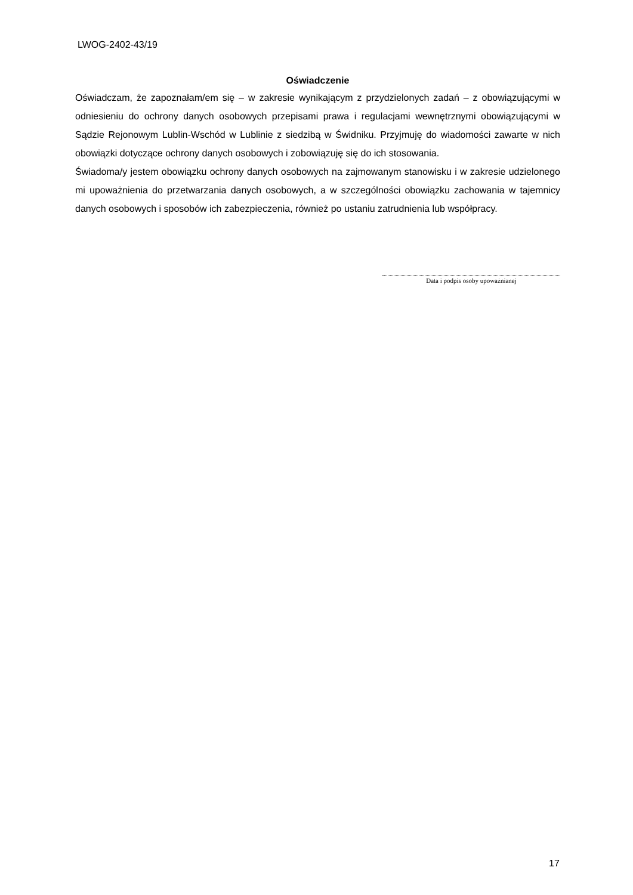LWOG-2402-43/19
Oświadczenie
Oświadczam, że zapoznałam/em się – w zakresie wynikającym z przydzielonych zadań – z obowiązującymi w odniesieniu do ochrony danych osobowych przepisami prawa i regulacjami wewnętrznymi obowiązującymi w Sądzie Rejonowym Lublin-Wschód w Lublinie z siedzibą w Świdniku. Przyjmuję do wiadomości zawarte w nich obowiązki dotyczące ochrony danych osobowych i zobowiązuję się do ich stosowania.
Świadoma/y jestem obowiązku ochrony danych osobowych na zajmowanym stanowisku i w zakresie udzielonego mi upoważnienia do przetwarzania danych osobowych, a w szczególności obowiązku zachowania w tajemnicy danych osobowych i sposobów ich zabezpieczenia, również po ustaniu zatrudnienia lub współpracy.
Data i podpis osoby upoważnianej
17